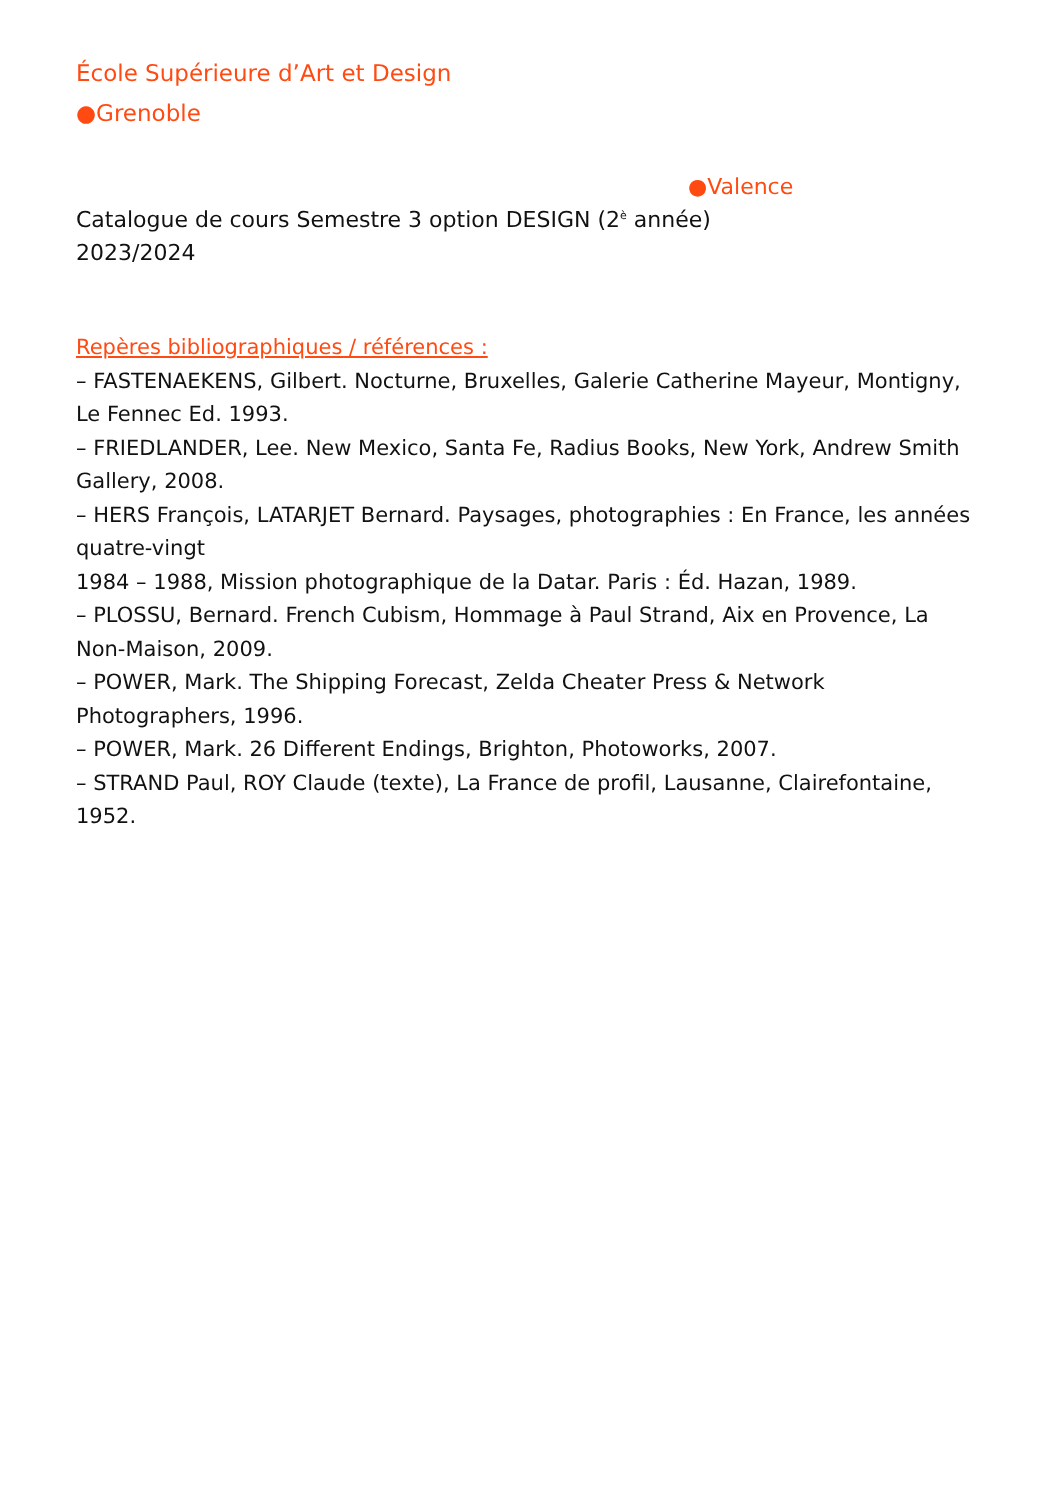École Supérieure d’Art et Design
●Grenoble
●Valence
Catalogue de cours Semestre 3 option DESIGN (2<sup>è</sup> année)
2023/2024
Repères bibliographiques / références :
– FASTENAEKENS, Gilbert. Nocturne, Bruxelles, Galerie Catherine Mayeur, Montigny, Le Fennec Ed. 1993.
– FRIEDLANDER, Lee. New Mexico, Santa Fe, Radius Books, New York, Andrew Smith Gallery, 2008.
– HERS François, LATARJET Bernard. Paysages, photographies : En France, les années quatre-vingt
1984 – 1988, Mission photographique de la Datar. Paris : Éd. Hazan, 1989.
– PLOSSU, Bernard. French Cubism, Hommage à Paul Strand, Aix en Provence, La Non-Maison, 2009.
– POWER, Mark. The Shipping Forecast, Zelda Cheater Press & Network Photographers, 1996.
– POWER, Mark. 26 Different Endings, Brighton, Photoworks, 2007.
– STRAND Paul, ROY Claude (texte), La France de profil, Lausanne, Clairefontaine, 1952.